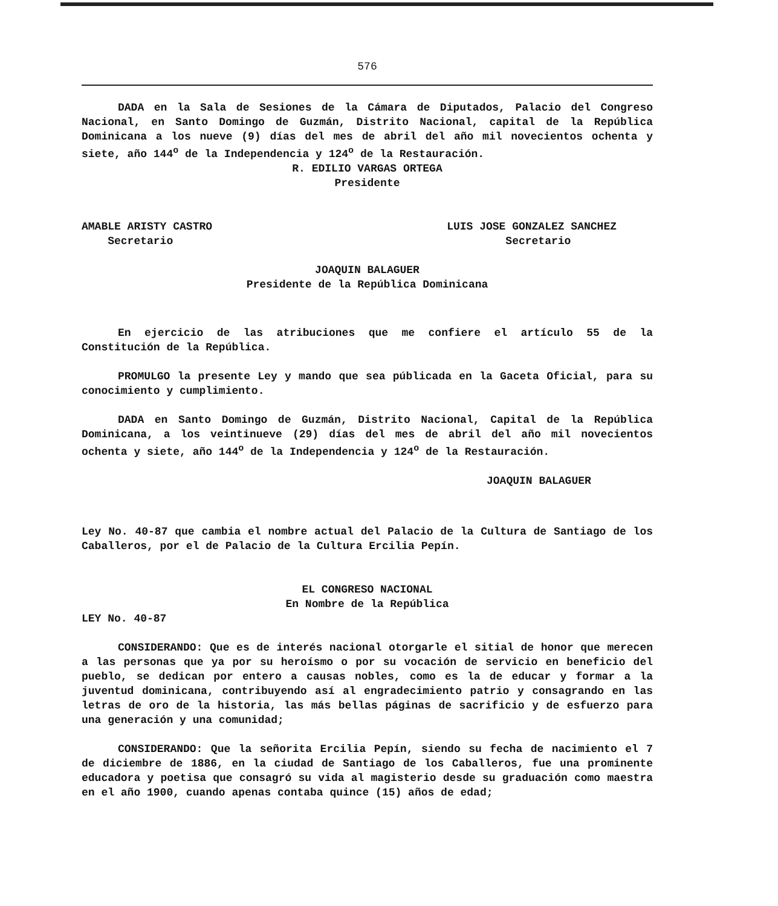576
DADA en la Sala de Sesiones de la Cámara de Diputados, Palacio del Congreso Nacional, en Santo Domingo de Guzmán, Distrito Nacional, capital de la República Dominicana a los nueve (9) días del mes de abril del año mil novecientos ochenta y siete, año 144<sup>o</sup> de la Independencia y 124<sup>o</sup> de la Restauración.
R. EDILIO VARGAS ORTEGA
Presidente
AMABLE ARISTY CASTRO
Secretario
LUIS JOSE GONZALEZ SANCHEZ
Secretario
JOAQUIN BALAGUER
Presidente de la República Dominicana
En ejercicio de las atribuciones que me confiere el artículo 55 de la Constitución de la República.
PROMULGO la presente Ley y mando que sea públicada en la Gaceta Oficial, para su conocimiento y cumplimiento.
DADA en Santo Domingo de Guzmán, Distrito Nacional, Capital de la República Dominicana, a los veintinueve (29) días del mes de abril del año mil novecientos ochenta y siete, año 144<sup>o</sup> de la Independencia y 124<sup>o</sup> de la Restauración.
JOAQUIN BALAGUER
Ley No. 40-87 que cambia el nombre actual del Palacio de la Cultura de Santiago de los Caballeros, por el de Palacio de la Cultura Ercilia Pepín.
EL CONGRESO NACIONAL
En Nombre de la República
LEY No. 40-87
CONSIDERANDO: Que es de interés nacional otorgarle el sitial de honor que merecen a las personas que ya por su heroísmo o por su vocación de servicio en beneficio del pueblo, se dedican por entero a causas nobles, como es la de educar y formar a la juventud dominicana, contribuyendo así al engradecimiento patrio y consagrando en las letras de oro de la historia, las más bellas páginas de sacrificio y de esfuerzo para una generación y una comunidad;
CONSIDERANDO: Que la señorita Ercilia Pepín, siendo su fecha de nacimiento el 7 de diciembre de 1886, en la ciudad de Santiago de los Caballeros, fue una prominente educadora y poetisa que consagró su vida al magisterio desde su graduación como maestra en el año 1900, cuando apenas contaba quince (15) años de edad;